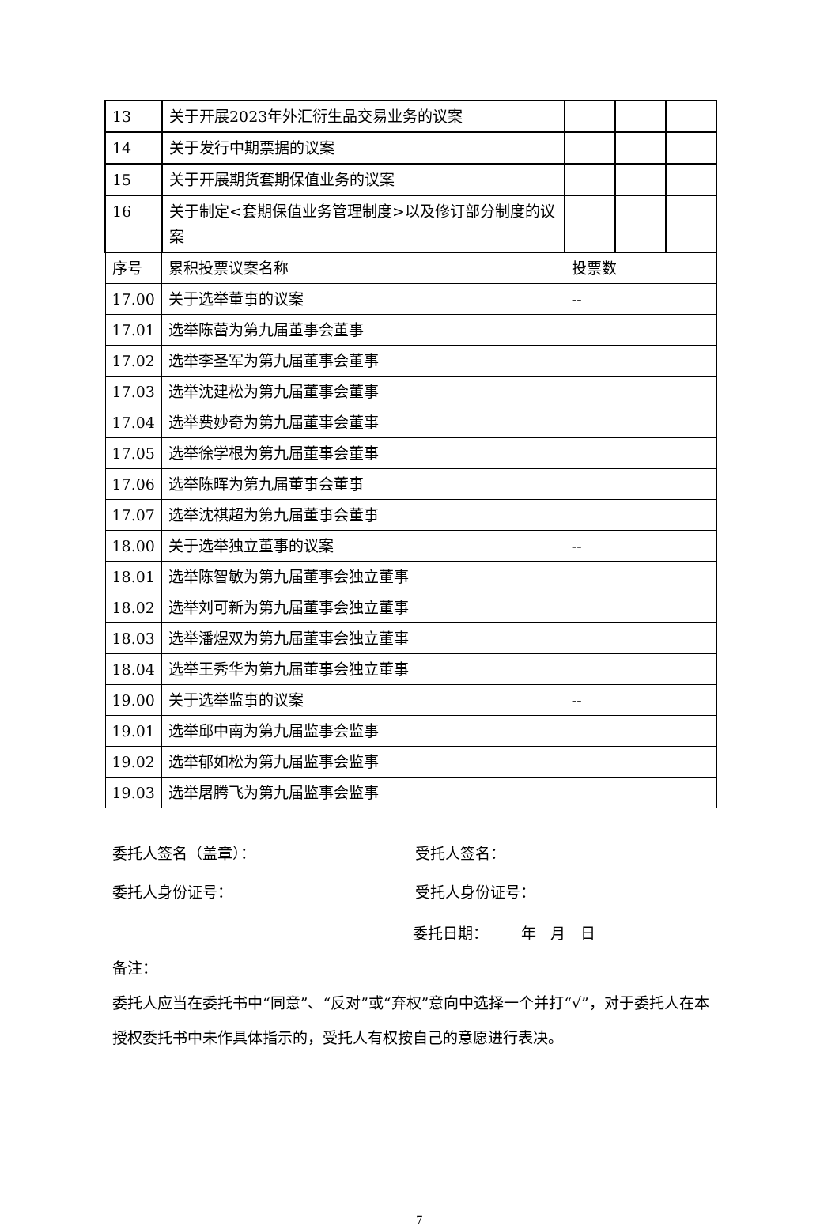| 13 | 关于开展2023年外汇衍生品交易业务的议案 | | | |
| 14 | 关于发行中期票据的议案 | | | |
| 15 | 关于开展期货套期保值业务的议案 | | | |
| 16 | 关于制定<套期保值业务管理制度>以及修订部分制度的议案 | | | |
| 序号 | 累积投票议案名称 | 投票数 | | |
| 17.00 | 关于选举董事的议案 | -- | | |
| 17.01 | 选举陈蕾为第九届董事会董事 | | | |
| 17.02 | 选举李圣军为第九届董事会董事 | | | |
| 17.03 | 选举沈建松为第九届董事会董事 | | | |
| 17.04 | 选举费妙奇为第九届董事会董事 | | | |
| 17.05 | 选举徐学根为第九届董事会董事 | | | |
| 17.06 | 选举陈晖为第九届董事会董事 | | | |
| 17.07 | 选举沈祺超为第九届董事会董事 | | | |
| 18.00 | 关于选举独立董事的议案 | -- | | |
| 18.01 | 选举陈智敏为第九届董事会独立董事 | | | |
| 18.02 | 选举刘可新为第九届董事会独立董事 | | | |
| 18.03 | 选举潘煜双为第九届董事会独立董事 | | | |
| 18.04 | 选举王秀华为第九届董事会独立董事 | | | |
| 19.00 | 关于选举监事的议案 | -- | | |
| 19.01 | 选举邱中南为第九届监事会监事 | | | |
| 19.02 | 选举郁如松为第九届监事会监事 | | | |
| 19.03 | 选举屠腾飞为第九届监事会监事 | | | |
委托人签名（盖章）： 受托人签名：
委托人身份证号： 受托人身份证号：
委托日期： 年 月 日
备注：
委托人应当在委托书中“同意”、“反对”或“弃权”意向中选择一个并打“√”，对于委托人在本授权委托书中未作具体指示的，受托人有权按自己的意愿进行表决。
7